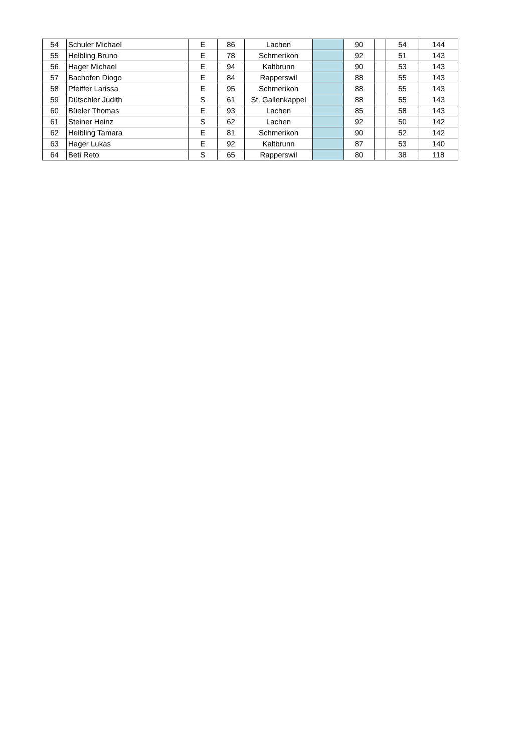| 54 | Schuler Michael | E | 86 | Lachen | | 90 | | 54 | 144 |
| 55 | Helbling Bruno | E | 78 | Schmerikon | | 92 | | 51 | 143 |
| 56 | Hager Michael | E | 94 | Kaltbrunn | | 90 | | 53 | 143 |
| 57 | Bachofen Diogo | E | 84 | Rapperswil | | 88 | | 55 | 143 |
| 58 | Pfeiffer Larissa | E | 95 | Schmerikon | | 88 | | 55 | 143 |
| 59 | Dütschler Judith | S | 61 | St. Gallenkappel | | 88 | | 55 | 143 |
| 60 | Büeler Thomas | E | 93 | Lachen | | 85 | | 58 | 143 |
| 61 | Steiner Heinz | S | 62 | Lachen | | 92 | | 50 | 142 |
| 62 | Helbling Tamara | E | 81 | Schmerikon | | 90 | | 52 | 142 |
| 63 | Hager Lukas | E | 92 | Kaltbrunn | | 87 | | 53 | 140 |
| 64 | Beti Reto | S | 65 | Rapperswil | | 80 | | 38 | 118 |